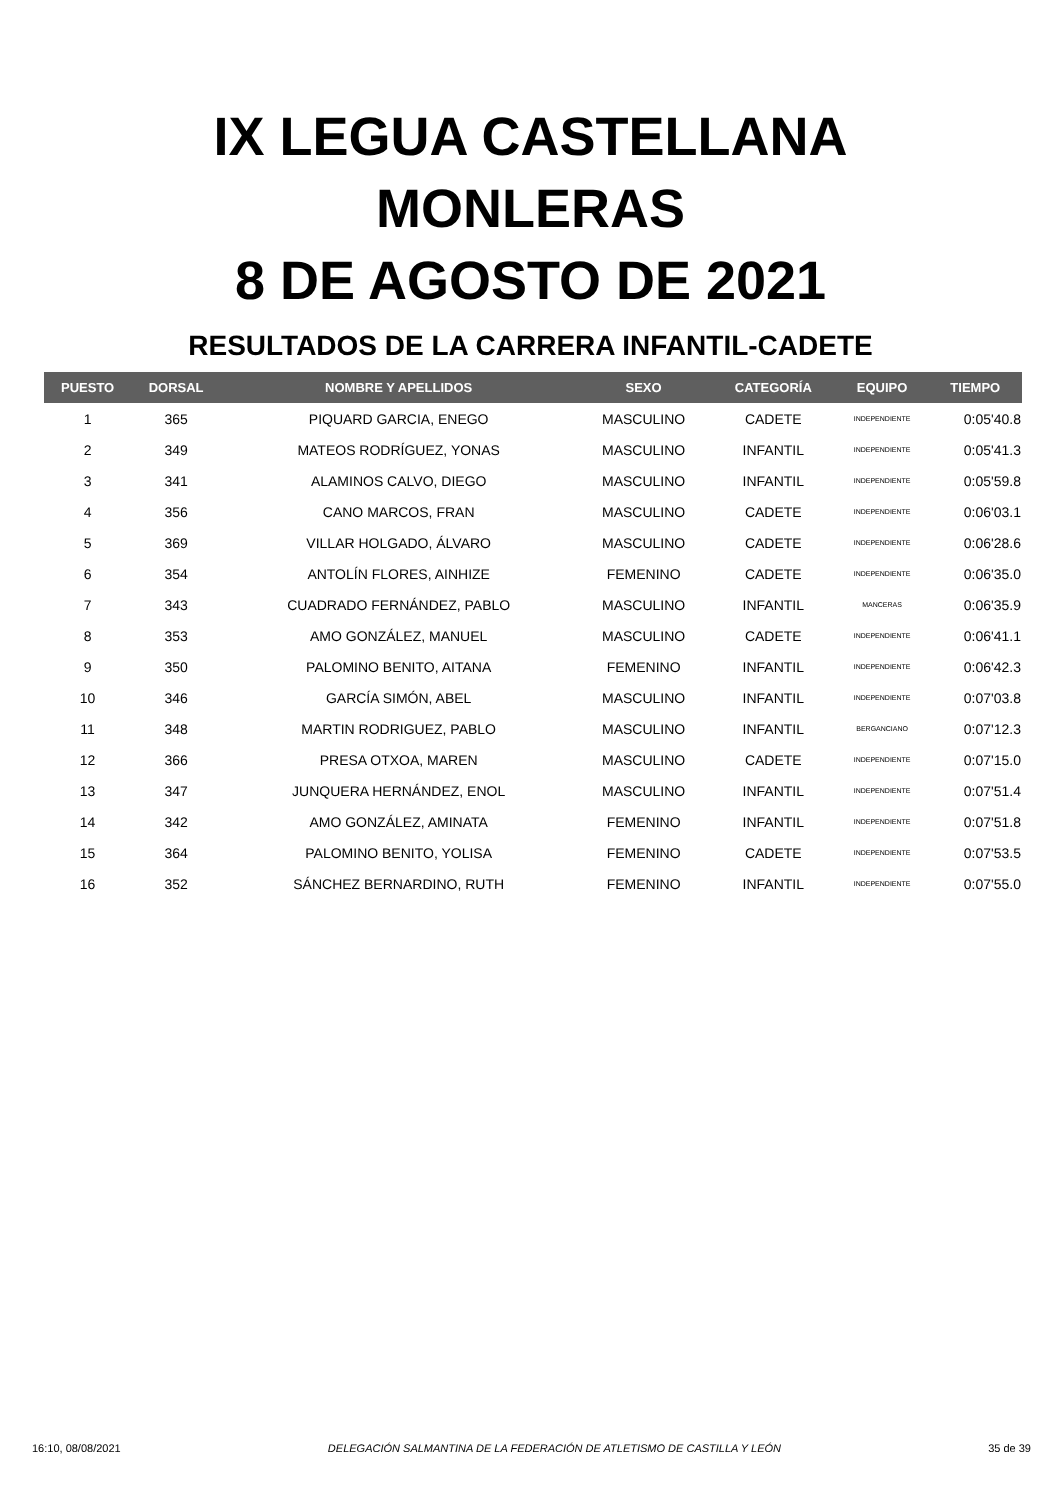IX LEGUA CASTELLANA
MONLERAS
8 DE AGOSTO DE 2021
RESULTADOS DE LA CARRERA INFANTIL-CADETE
| PUESTO | DORSAL | NOMBRE Y APELLIDOS | SEXO | CATEGORÍA | EQUIPO | TIEMPO |
| --- | --- | --- | --- | --- | --- | --- |
| 1 | 365 | PIQUARD GARCIA, ENEGO | MASCULINO | CADETE | INDEPENDIENTE | 0:05'40.8 |
| 2 | 349 | MATEOS RODRÍGUEZ, YONAS | MASCULINO | INFANTIL | INDEPENDIENTE | 0:05'41.3 |
| 3 | 341 | ALAMINOS CALVO, DIEGO | MASCULINO | INFANTIL | INDEPENDIENTE | 0:05'59.8 |
| 4 | 356 | CANO MARCOS, FRAN | MASCULINO | CADETE | INDEPENDIENTE | 0:06'03.1 |
| 5 | 369 | VILLAR HOLGADO, ÁLVARO | MASCULINO | CADETE | INDEPENDIENTE | 0:06'28.6 |
| 6 | 354 | ANTOLÍN FLORES, AINHIZE | FEMENINO | CADETE | INDEPENDIENTE | 0:06'35.0 |
| 7 | 343 | CUADRADO FERNÁNDEZ, PABLO | MASCULINO | INFANTIL | MANCERAS | 0:06'35.9 |
| 8 | 353 | AMO GONZÁLEZ, MANUEL | MASCULINO | CADETE | INDEPENDIENTE | 0:06'41.1 |
| 9 | 350 | PALOMINO BENITO, AITANA | FEMENINO | INFANTIL | INDEPENDIENTE | 0:06'42.3 |
| 10 | 346 | GARCÍA SIMÓN, ABEL | MASCULINO | INFANTIL | INDEPENDIENTE | 0:07'03.8 |
| 11 | 348 | MARTIN RODRIGUEZ, PABLO | MASCULINO | INFANTIL | BERGANCIANO | 0:07'12.3 |
| 12 | 366 | PRESA OTXOA, MAREN | MASCULINO | CADETE | INDEPENDIENTE | 0:07'15.0 |
| 13 | 347 | JUNQUERA HERNÁNDEZ, ENOL | MASCULINO | INFANTIL | INDEPENDIENTE | 0:07'51.4 |
| 14 | 342 | AMO GONZÁLEZ, AMINATA | FEMENINO | INFANTIL | INDEPENDIENTE | 0:07'51.8 |
| 15 | 364 | PALOMINO BENITO, YOLISA | FEMENINO | CADETE | INDEPENDIENTE | 0:07'53.5 |
| 16 | 352 | SÁNCHEZ BERNARDINO, RUTH | FEMENINO | INFANTIL | INDEPENDIENTE | 0:07'55.0 |
16:10, 08/08/2021 DELEGACIÓN SALMANTINA DE LA FEDERACIÓN DE ATLETISMO DE CASTILLA Y LEÓN 35 de 39